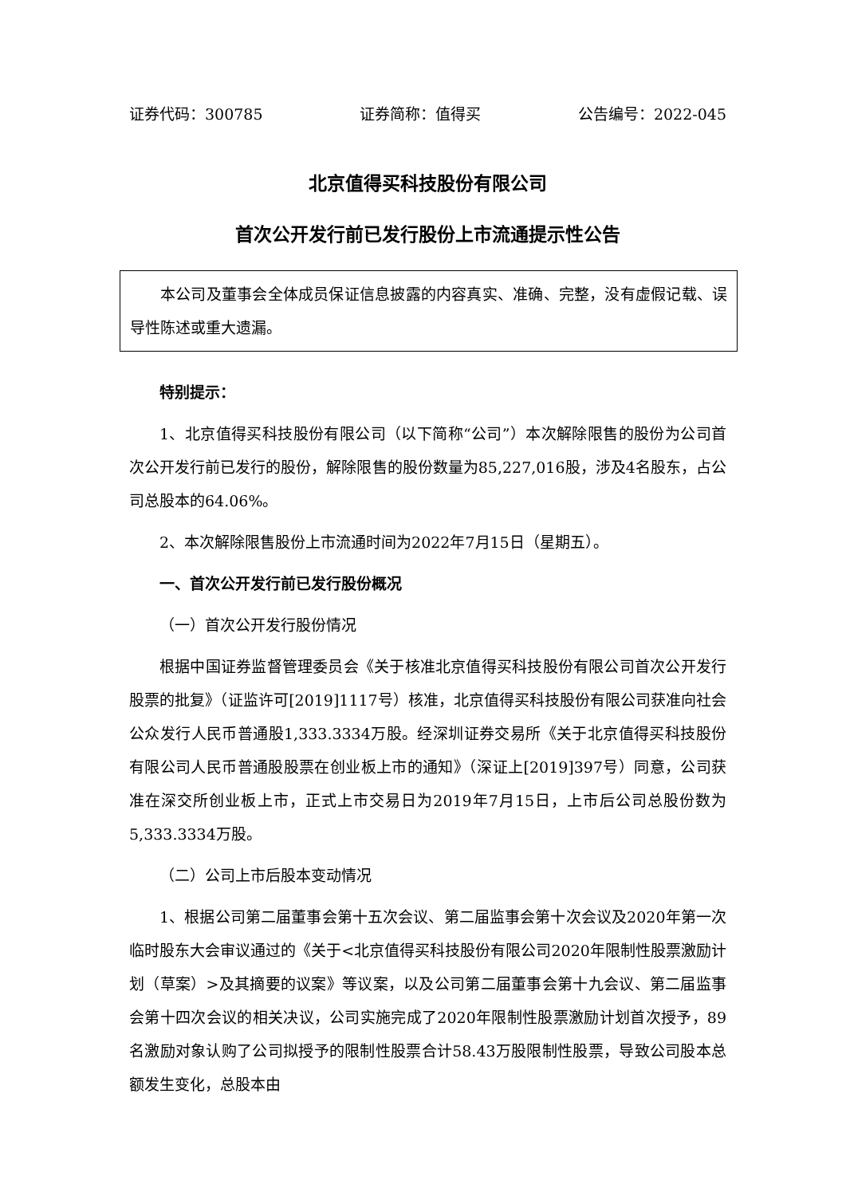证券代码：300785 证券简称：值得买 公告编号：2022-045
北京值得买科技股份有限公司
首次公开发行前已发行股份上市流通提示性公告
本公司及董事会全体成员保证信息披露的内容真实、准确、完整，没有虚假记载、误导性陈述或重大遗漏。
特别提示：
1、北京值得买科技股份有限公司（以下简称“公司”）本次解除限售的股份为公司首次公开发行前已发行的股份，解除限售的股份数量为85,227,016股，涉及4名股东，占公司总股本的64.06%。
2、本次解除限售股份上市流通时间为2022年7月15日（星期五）。
一、首次公开发行前已发行股份概况
（一）首次公开发行股份情况
根据中国证券监督管理委员会《关于核准北京值得买科技股份有限公司首次公开发行股票的批复》（证监许可[2019]1117号）核准，北京值得买科技股份有限公司获准向社会公众发行人民币普通股1,333.3334万股。经深圳证券交易所《关于北京值得买科技股份有限公司人民币普通股股票在创业板上市的通知》（深证上[2019]397号）同意，公司获准在深交所创业板上市，正式上市交易日为2019年7月15日，上市后公司总股份数为5,333.3334万股。
（二）公司上市后股本变动情况
1、根据公司第二届董事会第十五次会议、第二届监事会第十次会议及2020年第一次临时股东大会审议通过的《关于<北京值得买科技股份有限公司2020年限制性股票激励计划（草案）>及其摘要的议案》等议案，以及公司第二届董事会第十九会议、第二届监事会第十四次会议的相关决议，公司实施完成了2020年限制性股票激励计划首次授予，89名激励对象认购了公司拟授予的限制性股票合计58.43万股限制性股票，导致公司股本总额发生变化，总股本由